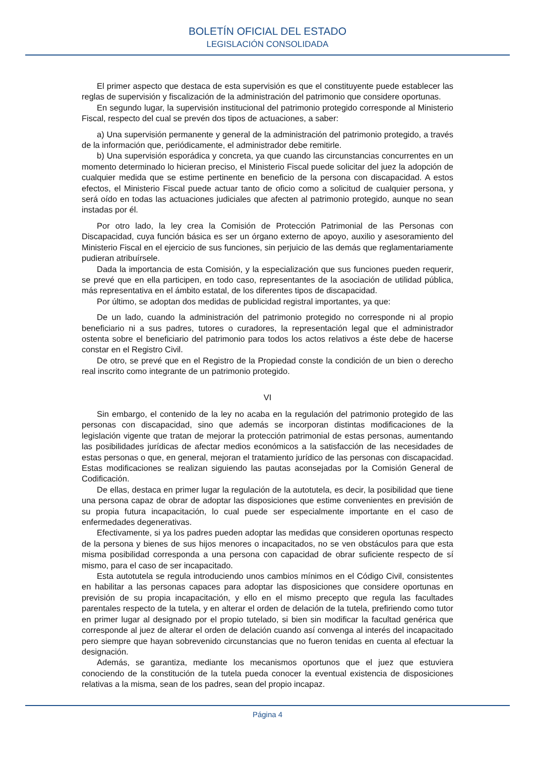BOLETÍN OFICIAL DEL ESTADO
LEGISLACIÓN CONSOLIDADA
El primer aspecto que destaca de esta supervisión es que el constituyente puede establecer las reglas de supervisión y fiscalización de la administración del patrimonio que considere oportunas.
En segundo lugar, la supervisión institucional del patrimonio protegido corresponde al Ministerio Fiscal, respecto del cual se prevén dos tipos de actuaciones, a saber:
a) Una supervisión permanente y general de la administración del patrimonio protegido, a través de la información que, periódicamente, el administrador debe remitirle.
b) Una supervisión esporádica y concreta, ya que cuando las circunstancias concurrentes en un momento determinado lo hicieran preciso, el Ministerio Fiscal puede solicitar del juez la adopción de cualquier medida que se estime pertinente en beneficio de la persona con discapacidad. A estos efectos, el Ministerio Fiscal puede actuar tanto de oficio como a solicitud de cualquier persona, y será oído en todas las actuaciones judiciales que afecten al patrimonio protegido, aunque no sean instadas por él.
Por otro lado, la ley crea la Comisión de Protección Patrimonial de las Personas con Discapacidad, cuya función básica es ser un órgano externo de apoyo, auxilio y asesoramiento del Ministerio Fiscal en el ejercicio de sus funciones, sin perjuicio de las demás que reglamentariamente pudieran atribuírsele.
Dada la importancia de esta Comisión, y la especialización que sus funciones pueden requerir, se prevé que en ella participen, en todo caso, representantes de la asociación de utilidad pública, más representativa en el ámbito estatal, de los diferentes tipos de discapacidad.
Por último, se adoptan dos medidas de publicidad registral importantes, ya que:
De un lado, cuando la administración del patrimonio protegido no corresponde ni al propio beneficiario ni a sus padres, tutores o curadores, la representación legal que el administrador ostenta sobre el beneficiario del patrimonio para todos los actos relativos a éste debe de hacerse constar en el Registro Civil.
De otro, se prevé que en el Registro de la Propiedad conste la condición de un bien o derecho real inscrito como integrante de un patrimonio protegido.
VI
Sin embargo, el contenido de la ley no acaba en la regulación del patrimonio protegido de las personas con discapacidad, sino que además se incorporan distintas modificaciones de la legislación vigente que tratan de mejorar la protección patrimonial de estas personas, aumentando las posibilidades jurídicas de afectar medios económicos a la satisfacción de las necesidades de estas personas o que, en general, mejoran el tratamiento jurídico de las personas con discapacidad. Estas modificaciones se realizan siguiendo las pautas aconsejadas por la Comisión General de Codificación.
De ellas, destaca en primer lugar la regulación de la autotutela, es decir, la posibilidad que tiene una persona capaz de obrar de adoptar las disposiciones que estime convenientes en previsión de su propia futura incapacitación, lo cual puede ser especialmente importante en el caso de enfermedades degenerativas.
Efectivamente, si ya los padres pueden adoptar las medidas que consideren oportunas respecto de la persona y bienes de sus hijos menores o incapacitados, no se ven obstáculos para que esta misma posibilidad corresponda a una persona con capacidad de obrar suficiente respecto de sí mismo, para el caso de ser incapacitado.
Esta autotutela se regula introduciendo unos cambios mínimos en el Código Civil, consistentes en habilitar a las personas capaces para adoptar las disposiciones que considere oportunas en previsión de su propia incapacitación, y ello en el mismo precepto que regula las facultades parentales respecto de la tutela, y en alterar el orden de delación de la tutela, prefiriendo como tutor en primer lugar al designado por el propio tutelado, si bien sin modificar la facultad genérica que corresponde al juez de alterar el orden de delación cuando así convenga al interés del incapacitado pero siempre que hayan sobrevenido circunstancias que no fueron tenidas en cuenta al efectuar la designación.
Además, se garantiza, mediante los mecanismos oportunos que el juez que estuviera conociendo de la constitución de la tutela pueda conocer la eventual existencia de disposiciones relativas a la misma, sean de los padres, sean del propio incapaz.
Página 4